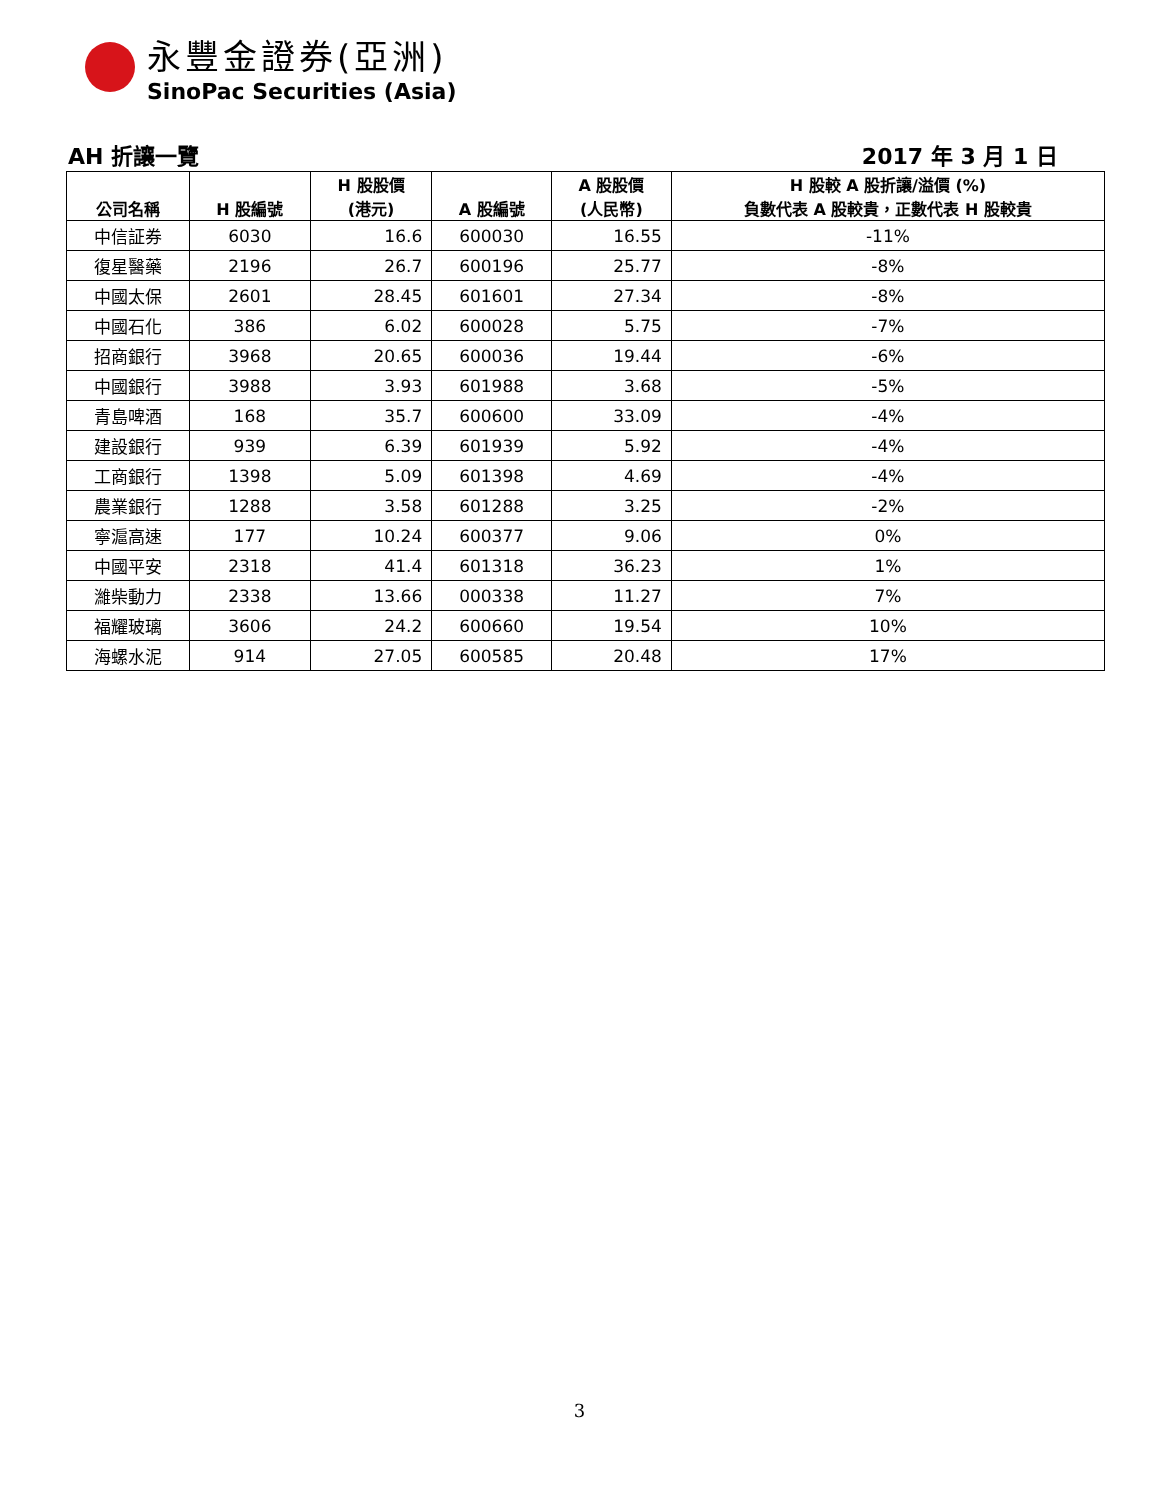永豐金證券(亞洲)
SinoPac Securities (Asia)
AH 折讓一覽 2017 年 3 月 1 日
| 公司名稱 | H 股編號 | H 股股價 (港元) | A 股編號 | A 股股價 (人民幣) | H 股較 A 股折讓/溢價 (%) 負數代表 A 股較貴，正數代表 H 股較貴 |
| --- | --- | --- | --- | --- | --- |
| 中信証券 | 6030 | 16.6 | 600030 | 16.55 | -11% |
| 復星醫藥 | 2196 | 26.7 | 600196 | 25.77 | -8% |
| 中國太保 | 2601 | 28.45 | 601601 | 27.34 | -8% |
| 中國石化 | 386 | 6.02 | 600028 | 5.75 | -7% |
| 招商銀行 | 3968 | 20.65 | 600036 | 19.44 | -6% |
| 中國銀行 | 3988 | 3.93 | 601988 | 3.68 | -5% |
| 青島啤酒 | 168 | 35.7 | 600600 | 33.09 | -4% |
| 建設銀行 | 939 | 6.39 | 601939 | 5.92 | -4% |
| 工商銀行 | 1398 | 5.09 | 601398 | 4.69 | -4% |
| 農業銀行 | 1288 | 3.58 | 601288 | 3.25 | -2% |
| 寧滬高速 | 177 | 10.24 | 600377 | 9.06 | 0% |
| 中國平安 | 2318 | 41.4 | 601318 | 36.23 | 1% |
| 濰柴動力 | 2338 | 13.66 | 000338 | 11.27 | 7% |
| 福耀玻璃 | 3606 | 24.2 | 600660 | 19.54 | 10% |
| 海螺水泥 | 914 | 27.05 | 600585 | 20.48 | 17% |
3